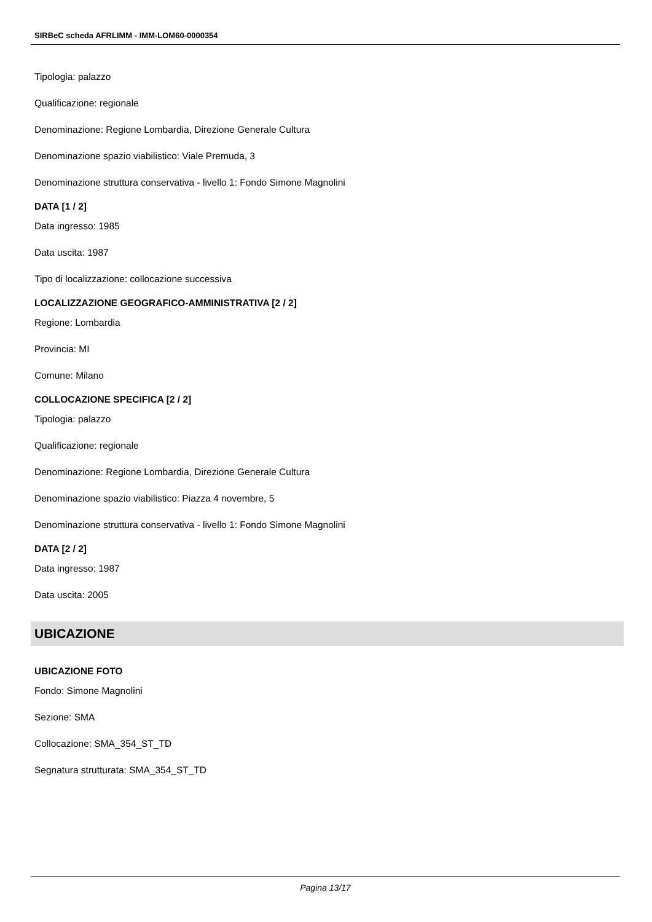SIRBeC scheda AFRLIMM - IMM-LOM60-0000354
Tipologia: palazzo
Qualificazione: regionale
Denominazione: Regione Lombardia, Direzione Generale Cultura
Denominazione spazio viabilistico: Viale Premuda, 3
Denominazione struttura conservativa - livello 1: Fondo Simone Magnolini
DATA [1 / 2]
Data ingresso: 1985
Data uscita: 1987
Tipo di localizzazione: collocazione successiva
LOCALIZZAZIONE GEOGRAFICO-AMMINISTRATIVA [2 / 2]
Regione: Lombardia
Provincia: MI
Comune: Milano
COLLOCAZIONE SPECIFICA [2 / 2]
Tipologia: palazzo
Qualificazione: regionale
Denominazione: Regione Lombardia, Direzione Generale Cultura
Denominazione spazio viabilistico: Piazza 4 novembre, 5
Denominazione struttura conservativa - livello 1: Fondo Simone Magnolini
DATA [2 / 2]
Data ingresso: 1987
Data uscita: 2005
UBICAZIONE
UBICAZIONE FOTO
Fondo: Simone Magnolini
Sezione: SMA
Collocazione: SMA_354_ST_TD
Segnatura strutturata: SMA_354_ST_TD
Pagina 13/17